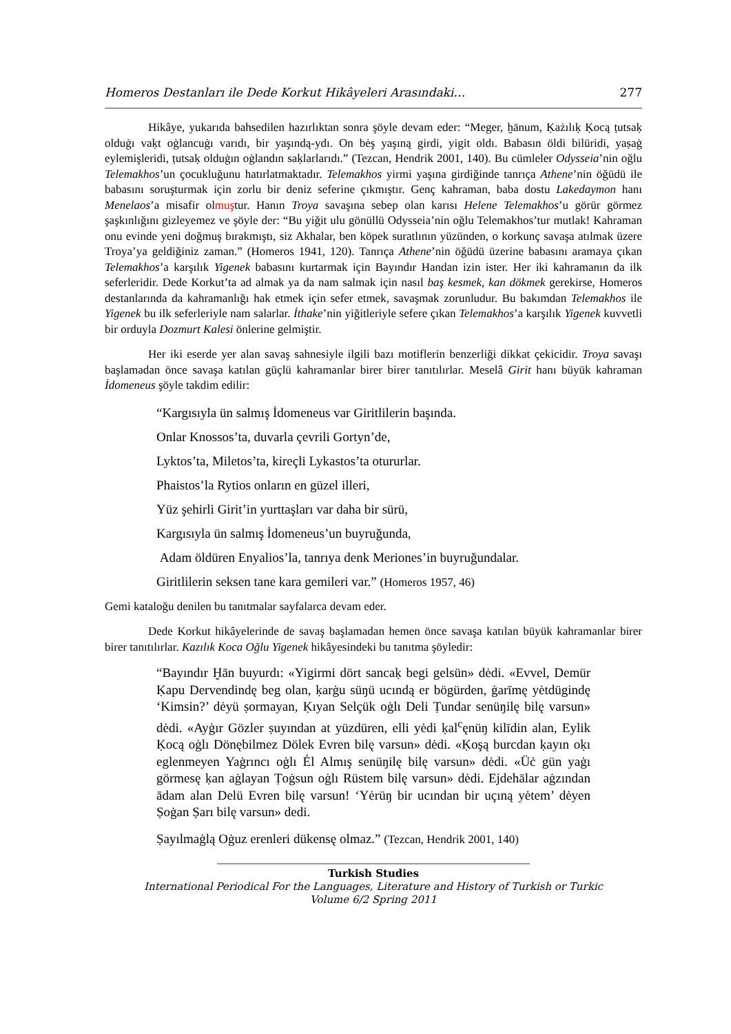Homeros Destanları ile Dede Korkut Hikâyeleri Arasındaki… 277
Hikâye, yukarıda bahsedilen hazırlıktan sonra şöyle devam eder: “Meger, ḫānum, Ḳażılıḳ Ḳocą ṭutsaḳ olduġı vaḳt oġlancuġı varıdı, bir yaşındą-ydı. On bėş yaşıną girdi, yigit oldı. Babasın öldi bilüridi, yaṣaġ eylemişleridi, ṭutsaḳ olduġın oġlandın saḳlarlarıdı.” (Tezcan, Hendrik 2001, 140). Bu cümleler Odysseia’nin oğlu Telemakhos’un çocukluğunu hatırlatmaktadır. Telemakhos yirmi yaşına girdiğinde tanrıça Athene’nin öğüdü ile babasını soruşturmak için zorlu bir deniz seferine çıkmıştır. Genç kahraman, baba dostu Lakedaymon hanı Menelaos’a misafir olmuştur. Hanın Troya savaşına sebep olan karısı Helene Telemakhos’u görür görmez şaşkınlığını gizleyemez ve şöyle der: “Bu yiğit ulu gönüllü Odysseia’nin oğlu Telemakhos’tur mutlak! Kahraman onu evinde yeni doğmuş bırakmıştı, siz Akhalar, ben köpek suratlının yüzünden, o korkunç savaşa atılmak üzere Troya’ya geldiğiniz zaman.” (Homeros 1941, 120). Tanrıça Athene’nin öğüdü üzerine babasını aramaya çıkan Telemakhos’a karşılık Yigenek babasını kurtarmak için Bayındır Handan izin ister. Her iki kahramanın da ilk seferleridir. Dede Korkut’ta ad almak ya da nam salmak için nasıl baş kesmek, kan dökmek gerekirse, Homeros destanlarında da kahramanlığı hak etmek için sefer etmek, savaşmak zorunludur. Bu bakımdan Telemakhos ile Yigenek bu ilk seferleriyle nam salarlar. İthake’nin yiğitleriyle sefere çıkan Telemakhos’a karşılık Yigenek kuvvetli bir orduyla Dozmurt Kalesi önlerine gelmiştir.
Her iki eserde yer alan savaş sahnesiyle ilgili bazı motiflerin benzerliği dikkat çekicidir. Troya savaşı başlamadan önce savaşa katılan güçlü kahramanlar birer birer tanıtılırlar. Meselâ Girit hanı büyük kahraman İdomeneus şöyle takdim edilir:
“Kargısıyla ün salmış İdomeneus var Giritlilerin başında.
Onlar Knossos’ta, duvarla çevrili Gortyn’de,
Lyktos’ta, Miletos’ta, kireçli Lykastos’ta otururlar.
Phaistos’la Rytios onların en güzel illeri,
Yüz şehirli Girit’in yurttaşları var daha bir sürü,
Kargısıyla ün salmış İdomeneus’un buyruğunda,
Adam öldüren Enyalios’la, tanrıya denk Meriones’in buyruğundalar.
Giritlilerin seksen tane kara gemileri var.” (Homeros 1957, 46)
Gemi kataloğu denilen bu tanıtmalar sayfalarca devam eder.
Dede Korkut hikâyelerinde de savaş başlamadan hemen önce savaşa katılan büyük kahramanlar birer birer tanıtılırlar. Kazılık Koca Oğlu Yigenek hikâyesindeki bu tanıtma şöyledir:
“Bayındır Ḫān buyurdı: «Yigirmi dört sancaḳ begi gelsün» dėdi. «Evvel, Demür Ḳapu Dervendindę beg olan, ḳarġu süŋü ucındą er bögürden, ġarīmę yėtdügindę ‘Kimsin?’ dėyü ṣormayan, Ḳıyan Selçük oġlı Deli Ṭundar senüŋilę bilę varsun» dėdi. «Ayġır Gözler ṣuyından at yüzdüren, elli yėdi ḳal<sup>c</sup>ęnüŋ kilīdin alan, Eylik Ḳocą oġlı Dönębilmez Dölek Evren bilę varsun» dėdi. «Ḳoşą burcdan ḳayın oḳı eglenmeyen Yaġrıncı oġlı Él Almış senüŋilę bilę varsun» dėdi. «Üċ gün yaġı görmesę ḳan aġlayan Ṭoġsun oġlı Rüstem bilę varsun» dėdi. Ejdehālar aġzından ādam alan Delü Evren bilę varsun! ‘Yėrüŋ bir ucından bir uçıną yėtem’ dėyen Ṣoġan Ṣarı bilę varsun» dedi.
Ṣayılmaġlą Oġuz erenleri dükensę olmaz.” (Tezcan, Hendrik 2001, 140)
Turkish Studies
International Periodical For the Languages, Literature and History of Turkish or Turkic
Volume 6/2 Spring 2011